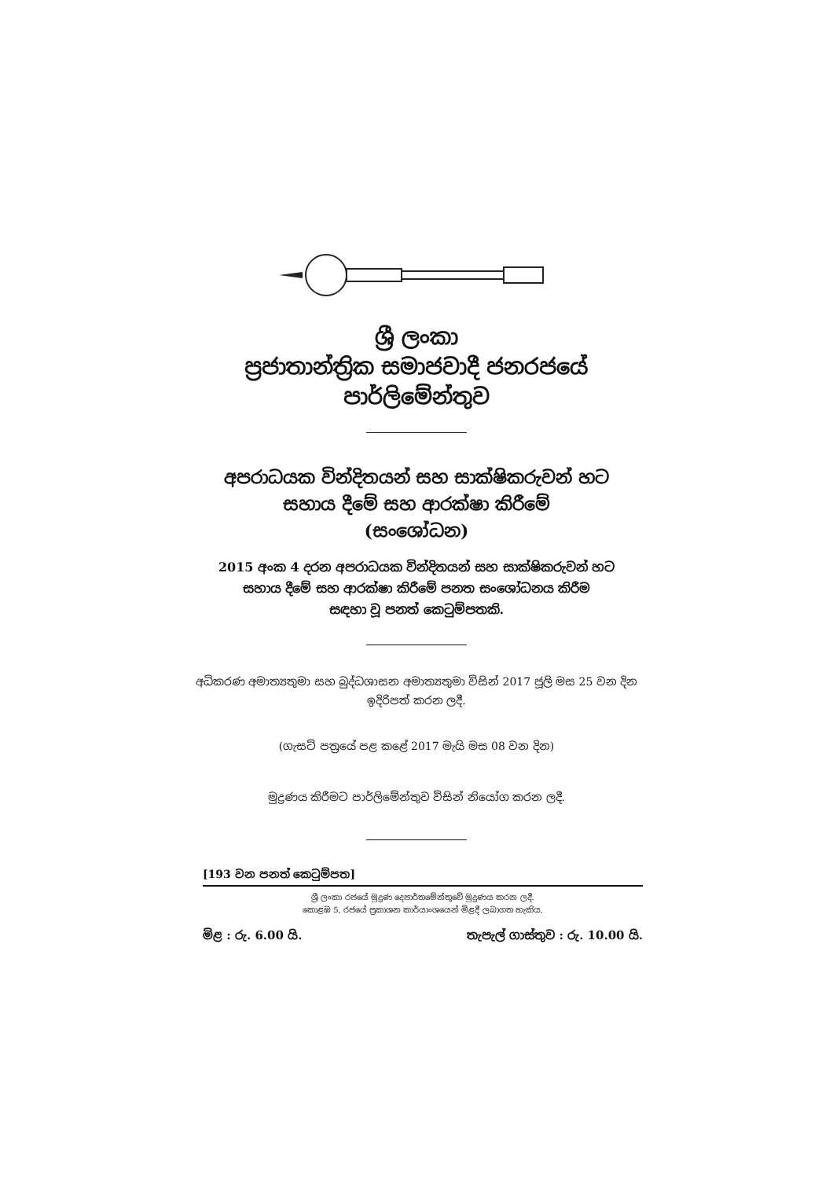ශ්‍රී ලංකා
ප්‍රජාතාන්ත්‍රික සමාජවාදී ජනරජයේ
පාර්ලිමේන්තුව
අපරාධයක වින්දිතයන් සහ සාක්ෂිකරුවන් හට
සහාය දීමේ සහ ආරක්ෂා කිරීමේ
(සංශෝධන)
2015 අංක 4 දරන අපරාධයක වින්දිතයන් සහ සාක්ෂිකරුවන් හට
සහාය දීමේ සහ ආරක්ෂා කිරීමේ පනත සංශෝධනය කිරීම
සඳහා වූ පනත් කෙටුම්පතකි.
අධිකරණ අමාත්‍යතුමා සහ බුද්ධශාසන අමාත්‍යතුමා විසින් 2017 ජූලි මස 25 වන දින
ඉදිරිපත් කරන ලදී.
(ගැසට් පත්‍රයේ පළ කළේ 2017 මැයි මස 08 වන දින)
මුද්‍රණය කිරීමට පාර්ලිමේන්තුව විසින් නියෝග කරන ලදී.
[193 වන පනත් කෙටුම්පත]
ශ්‍රී ලංකා රජයේ මුද්‍රණ දෙපාර්තමේන්තුවේ මුද්‍රණය කරන ලදී.
කොළඹ 5, රජයේ ප්‍රකාශන කාර්යාංශයෙන් මිළදී ලබාගත හැකිය.
මිළ : රු. 6.00 යි. තැපැල් ගාස්තුව : රු. 10.00 යි.